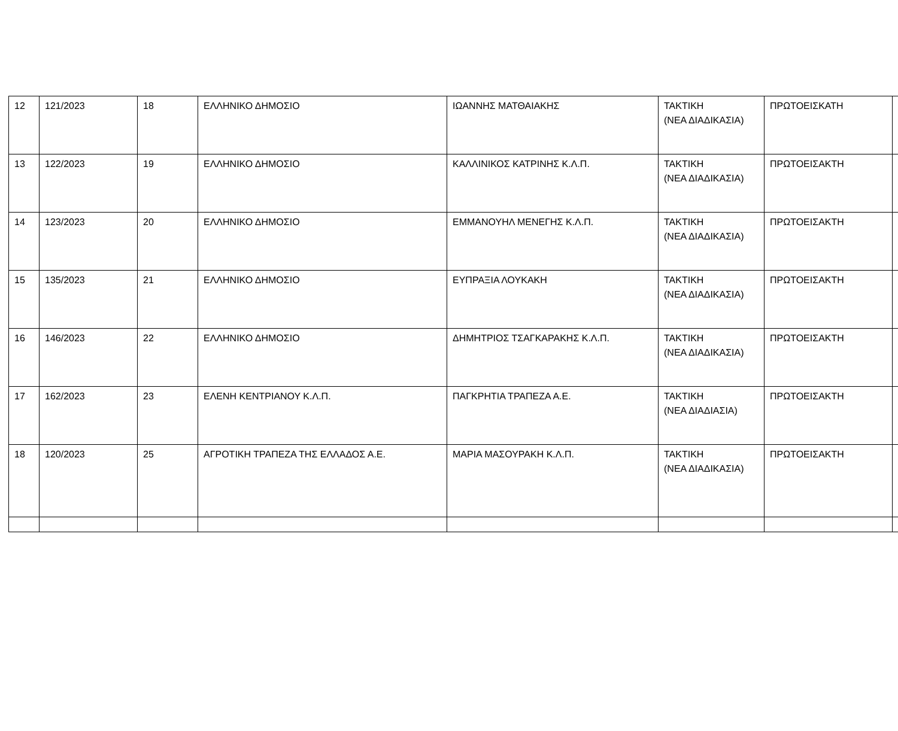| 12 | 121/2023 | 18 | ΕΛΛΗΝΙΚΟ ΔΗΜΟΣΙΟ | ΙΩΑΝΝΗΣ ΜΑΤΘΑΙΑΚΗΣ | ΤΑΚΤΙΚΗ (ΝΕΑ ΔΙΑΔΙΚΑΣΙΑ) | ΠΡΩΤΟΕΙΣΚΑΤΗ | |
| 13 | 122/2023 | 19 | ΕΛΛΗΝΙΚΟ ΔΗΜΟΣΙΟ | ΚΑΛΛΙΝΙΚΟΣ ΚΑΤΡΙΝΗΣ Κ.Λ.Π. | ΤΑΚΤΙΚΗ (ΝΕΑ ΔΙΑΔΙΚΑΣΙΑ) | ΠΡΩΤΟΕΙΣΑΚΤΗ | |
| 14 | 123/2023 | 20 | ΕΛΛΗΝΙΚΟ ΔΗΜΟΣΙΟ | ΕΜΜΑΝΟΥΗΛ ΜΕΝΕΓΗΣ Κ.Λ.Π. | ΤΑΚΤΙΚΗ (ΝΕΑ ΔΙΑΔΙΚΑΣΙΑ) | ΠΡΩΤΟΕΙΣΑΚΤΗ | |
| 15 | 135/2023 | 21 | ΕΛΛΗΝΙΚΟ ΔΗΜΟΣΙΟ | ΕΥΠΡΑΞΙΑ ΛΟΥΚΑΚΗ | ΤΑΚΤΙΚΗ (ΝΕΑ ΔΙΑΔΙΚΑΣΙΑ) | ΠΡΩΤΟΕΙΣΑΚΤΗ | |
| 16 | 146/2023 | 22 | ΕΛΛΗΝΙΚΟ ΔΗΜΟΣΙΟ | ΔΗΜΗΤΡΙΟΣ ΤΣΑΓΚΑΡΑΚΗΣ Κ.Λ.Π. | ΤΑΚΤΙΚΗ (ΝΕΑ ΔΙΑΔΙΚΑΣΙΑ) | ΠΡΩΤΟΕΙΣΑΚΤΗ | |
| 17 | 162/2023 | 23 | ΕΛΕΝΗ ΚΕΝΤΡΙΑΝΟΥ Κ.Λ.Π. | ΠΑΓΚΡΗΤΙΑ ΤΡΑΠΕΖΑ Α.Ε. | ΤΑΚΤΙΚΗ (ΝΕΑ ΔΙΑΔΙΑΣΙΑ) | ΠΡΩΤΟΕΙΣΑΚΤΗ | |
| 18 | 120/2023 | 25 | ΑΓΡΟΤΙΚΗ ΤΡΑΠΕΖΑ ΤΗΣ ΕΛΛΑΔΟΣ Α.Ε. | ΜΑΡΙΑ ΜΑΣΟΥΡΑΚΗ Κ.Λ.Π. | ΤΑΚΤΙΚΗ (ΝΕΑ ΔΙΑΔΙΚΑΣΙΑ) | ΠΡΩΤΟΕΙΣΑΚΤΗ | |